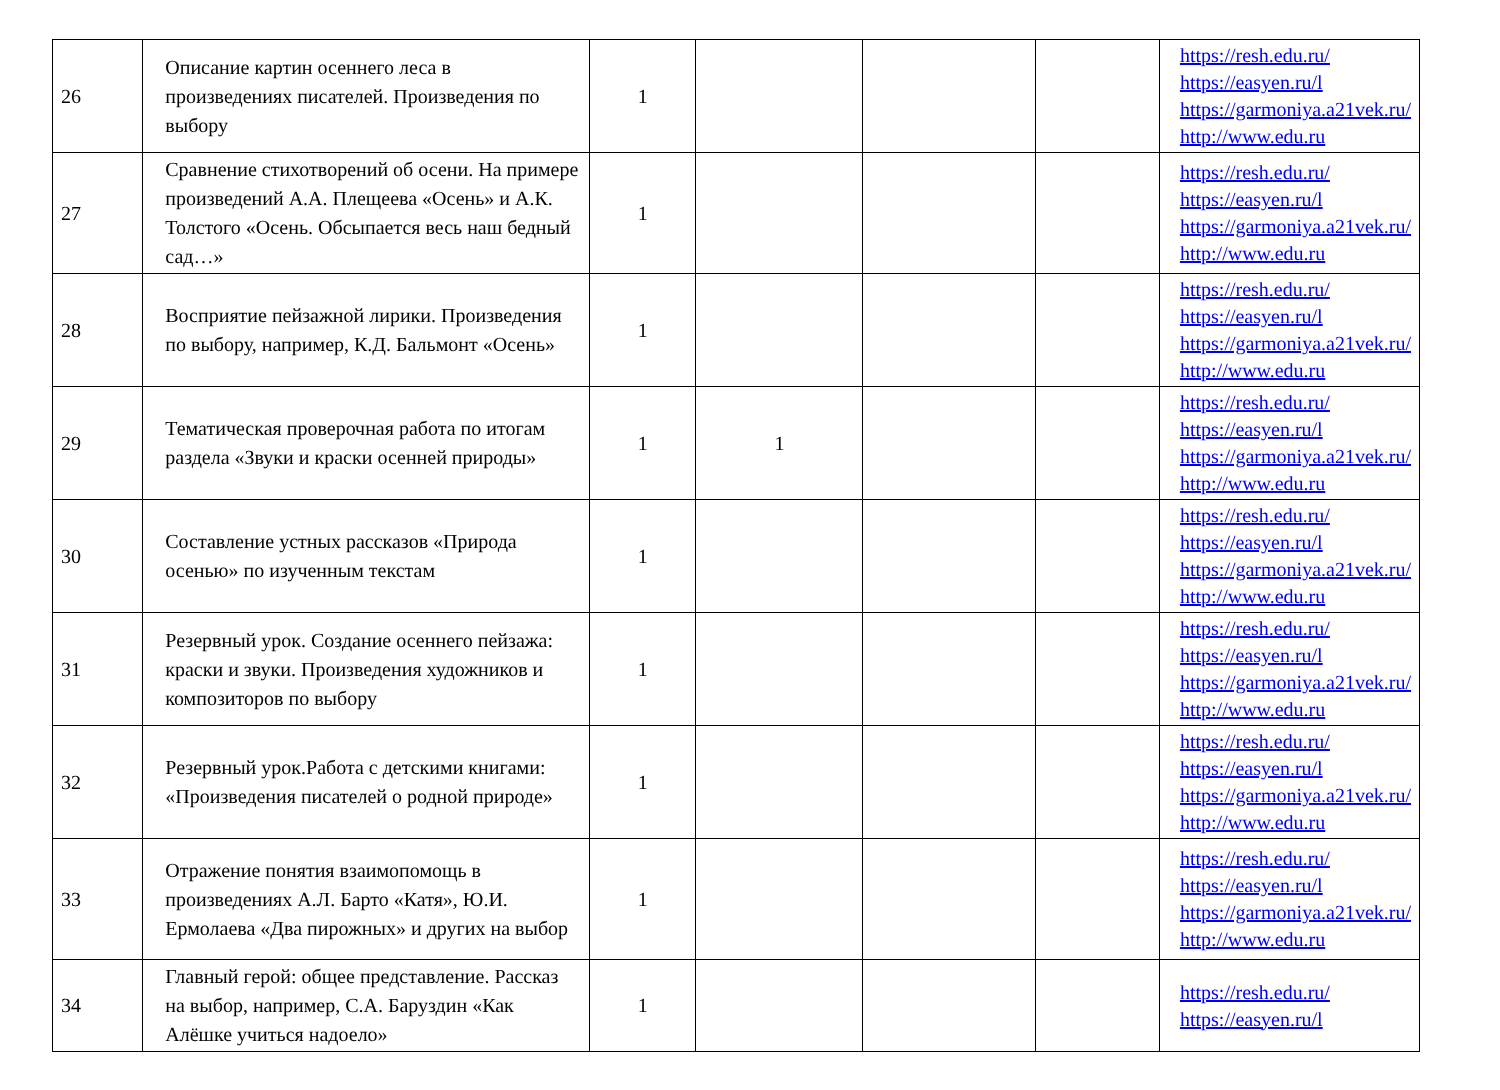| 26 | Описание картин осеннего леса в произведениях писателей. Произведения по выбору | 1 | | | | https://resh.edu.ru/ https://easyen.ru/l https://garmoniya.a21vek.ru/ http://www.edu.ru |
| 27 | Сравнение стихотворений об осени. На примере произведений А.А. Плещеева «Осень» и А.К. Толстого «Осень. Обсыпается весь наш бедный сад…» | 1 | | | | https://resh.edu.ru/ https://easyen.ru/l https://garmoniya.a21vek.ru/ http://www.edu.ru |
| 28 | Восприятие пейзажной лирики. Произведения по выбору, например, К.Д. Бальмонт «Осень» | 1 | | | | https://resh.edu.ru/ https://easyen.ru/l https://garmoniya.a21vek.ru/ http://www.edu.ru |
| 29 | Тематическая проверочная работа по итогам раздела «Звуки и краски осенней природы» | 1 | 1 | | | https://resh.edu.ru/ https://easyen.ru/l https://garmoniya.a21vek.ru/ http://www.edu.ru |
| 30 | Составление устных рассказов «Природа осенью» по изученным текстам | 1 | | | | https://resh.edu.ru/ https://easyen.ru/l https://garmoniya.a21vek.ru/ http://www.edu.ru |
| 31 | Резервный урок. Создание осеннего пейзажа: краски и звуки. Произведения художников и композиторов по выбору | 1 | | | | https://resh.edu.ru/ https://easyen.ru/l https://garmoniya.a21vek.ru/ http://www.edu.ru |
| 32 | Резервный урок.Работа с детскими книгами: «Произведения писателей о родной природе» | 1 | | | | https://resh.edu.ru/ https://easyen.ru/l https://garmoniya.a21vek.ru/ http://www.edu.ru |
| 33 | Отражение понятия взаимопомощь в произведениях А.Л. Барто «Катя», Ю.И. Ермолаева «Два пирожных» и других на выбор | 1 | | | | https://resh.edu.ru/ https://easyen.ru/l https://garmoniya.a21vek.ru/ http://www.edu.ru |
| 34 | Главный герой: общее представление. Рассказ на выбор, например, С.А. Баруздин «Как Алёшке учиться надоело» | 1 | | | | https://resh.edu.ru/ https://easyen.ru/l |